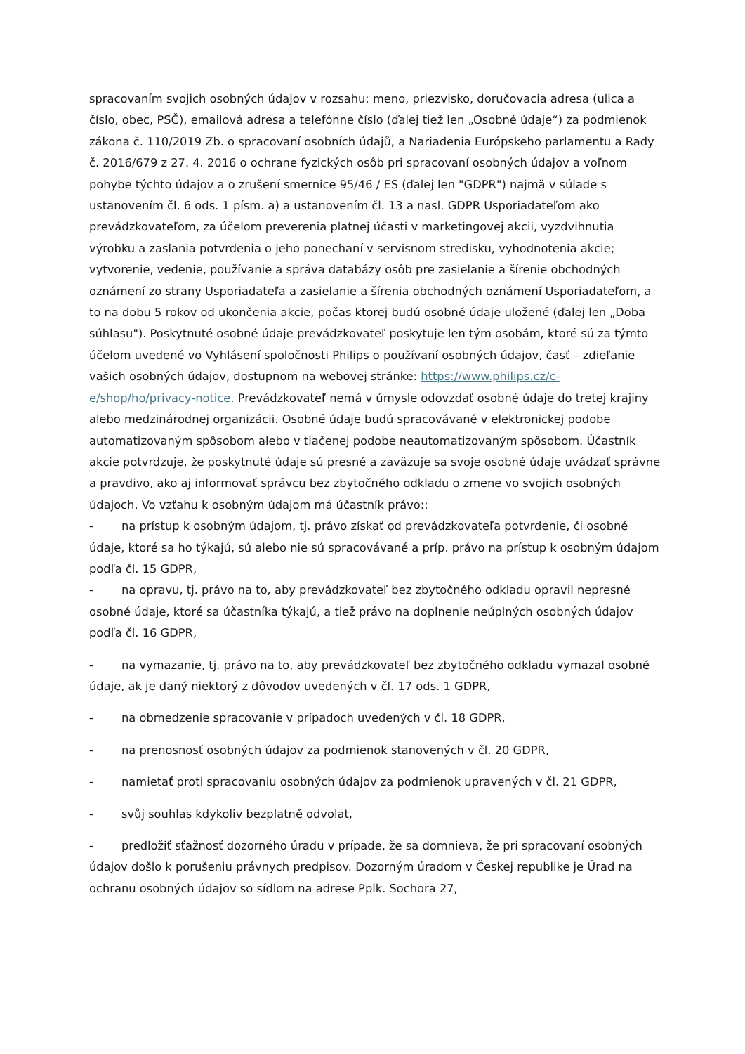spracovaním svojich osobných údajov v rozsahu: meno, priezvisko, doručovacia adresa (ulica a číslo, obec, PSČ), emailová adresa a telefónne číslo (ďalej tiež len „Osobné údaje“) za podmienok zákona č. 110/2019 Zb. o spracovaní osobních údajů, a Nariadenia Európskeho parlamentu a Rady č. 2016/679 z 27. 4. 2016 o ochrane fyzických osôb pri spracovaní osobných údajov a voľnom pohybe týchto údajov a o zrušení smernice 95/46 / ES (ďalej len "GDPR") najmä v súlade s ustanovením čl. 6 ods. 1 písm. a) a ustanovením čl. 13 a nasl. GDPR Usporiadateľom ako prevádzkovateľom, za účelom preverenia platnej účasti v marketingovej akcii, vyzdvihnutia výrobku a zaslania potvrdenia o jeho ponechaní v servisnom stredisku, vyhodnotenia akcie; vytvorenie, vedenie, používanie a správa databázy osôb pre zasielanie a šírenie obchodných oznámení zo strany Usporiadateľa a zasielanie a šírenia obchodných oznámení Usporiadateľom, a to na dobu 5 rokov od ukončenia akcie, počas ktorej budú osobné údaje uložené (ďalej len „Doba súhlasu"). Poskytnuté osobné údaje prevádzkovateľ poskytuje len tým osobám, ktoré sú za týmto účelom uvedené vo Vyhlásení spoločnosti Philips o používaní osobných údajov, časť – zdieľanie vašich osobných údajov, dostupnom na webovej stránke: https://www.philips.cz/c-e/shop/ho/privacy-notice. Prevádzkovateľ nemá v úmysle odovzdať osobné údaje do tretej krajiny alebo medzinárodnej organizácii. Osobné údaje budú spracovávané v elektronickej podobe automatizovaným spôsobom alebo v tlačenej podobe neautomatizovaným spôsobom. Účastník akcie potvrdzuje, že poskytnuté údaje sú presné a zaväzuje sa svoje osobné údaje uvádzať správne a pravdivo, ako aj informovať správcu bez zbytočného odkladu o zmene vo svojich osobných údajoch. Vo vzťahu k osobným údajom má účastník právo::
- na prístup k osobným údajom, tj. právo získať od prevádzkovateľa potvrdenie, či osobné údaje, ktoré sa ho týkajú, sú alebo nie sú spracovávané a príp. právo na prístup k osobným údajom podľa čl. 15 GDPR,
- na opravu, tj. právo na to, aby prevádzkovateľ bez zbytočného odkladu opravil nepresné osobné údaje, ktoré sa účastníka týkajú, a tiež právo na doplnenie neúplných osobných údajov podľa čl. 16 GDPR,
- na vymazanie, tj. právo na to, aby prevádzkovateľ bez zbytočného odkladu vymazal osobné údaje, ak je daný niektorý z dôvodov uvedených v čl. 17 ods. 1 GDPR,
- na obmedzenie spracovanie v prípadoch uvedených v čl. 18 GDPR,
- na prenosnosť osobných údajov za podmienok stanovených v čl. 20 GDPR,
- namietať proti spracovaniu osobných údajov za podmienok upravených v čl. 21 GDPR,
- svůj souhlas kdykoliv bezplatně odvolat,
- predložiť sťažnosť dozorného úradu v prípade, že sa domnieva, že pri spracovaní osobných údajov došlo k porušeniu právnych predpisov. Dozorným úradom v Českej republike je Úrad na ochranu osobných údajov so sídlom na adrese Pplk. Sochora 27,